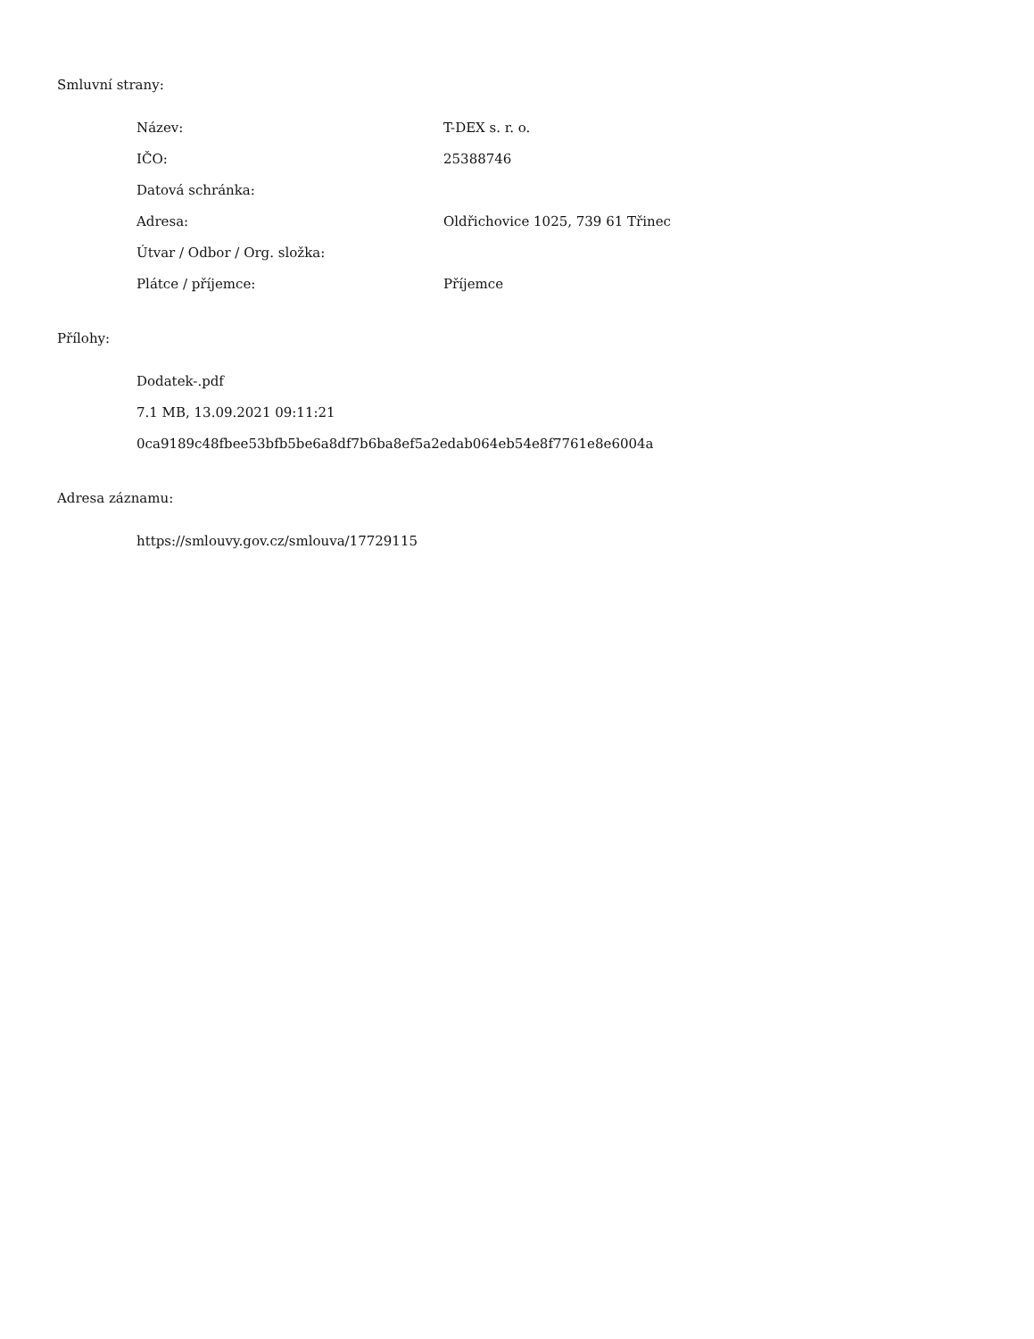Smluvní strany:
| Název: | T-DEX s. r. o. |
| IČO: | 25388746 |
| Datová schránka: | |
| Adresa: | Oldřichovice 1025, 739 61 Třinec |
| Útvar / Odbor / Org. složka: | |
| Plátce / příjemce: | Příjemce |
Přílohy:
Dodatek-.pdf
7.1 MB, 13.09.2021 09:11:21
0ca9189c48fbee53bfb5be6a8df7b6ba8ef5a2edab064eb54e8f7761e8e6004a
Adresa záznamu:
https://smlouvy.gov.cz/smlouva/17729115